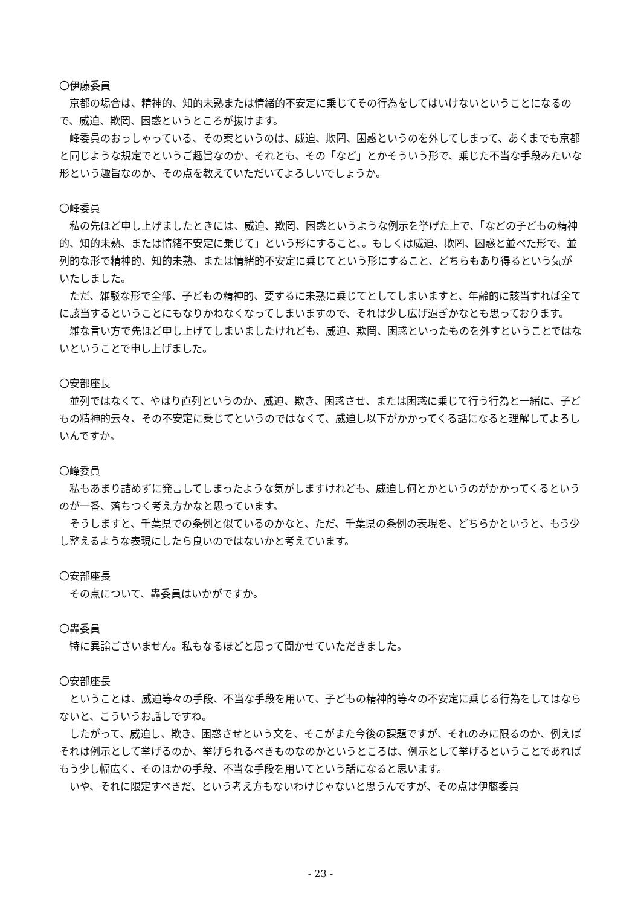〇伊藤委員
京都の場合は、精神的、知的未熟または情緒的不安定に乗じてその行為をしてはいけないということになるので、威迫、欺罔、困惑というところが抜けます。
峰委員のおっしゃっている、その案というのは、威迫、欺罔、困惑というのを外してしまって、あくまでも京都と同じような規定でというご趣旨なのか、それとも、その「など」とかそういう形で、乗じた不当な手段みたいな形という趣旨なのか、その点を教えていただいてよろしいでしょうか。
〇峰委員
私の先ほど申し上げましたときには、威迫、欺罔、困惑というような例示を挙げた上で、「などの子どもの精神的、知的未熟、または情緒不安定に乗じて」という形にすること、。もしくは威迫、欺罔、困惑と並べた形で、並列的な形で精神的、知的未熟、または情緒的不安定に乗じてという形にすること、どちらもあり得るという気がいたしました。
ただ、雑駁な形で全部、子どもの精神的、要するに未熟に乗じてとしてしまいますと、年齢的に該当すれば全てに該当するということにもなりかねなくなってしまいますので、それは少し広げ過ぎかなとも思っております。
雑な言い方で先ほど申し上げてしまいましたけれども、威迫、欺罔、困惑といったものを外すということではないということで申し上げました。
〇安部座長
並列ではなくて、やはり直列というのか、威迫、欺き、困惑させ、または困惑に乗じて行う行為と一緒に、子どもの精神的云々、その不安定に乗じてというのではなくて、威迫し以下がかかってくる話になると理解してよろしいんですか。
〇峰委員
私もあまり詰めずに発言してしまったような気がしますけれども、威迫し何とかというのがかかってくるというのが一番、落ちつく考え方かなと思っています。
そうしますと、千葉県での条例と似ているのかなと、ただ、千葉県の条例の表現を、どちらかというと、もう少し整えるような表現にしたら良いのではないかと考えています。
〇安部座長
その点について、轟委員はいかがですか。
〇轟委員
特に異論ございません。私もなるほどと思って聞かせていただきました。
〇安部座長
ということは、威迫等々の手段、不当な手段を用いて、子どもの精神的等々の不安定に乗じる行為をしてはならないと、こういうお話しですね。
したがって、威迫し、欺き、困惑させという文を、そこがまた今後の課題ですが、それのみに限るのか、例えばそれは例示として挙げるのか、挙げられるべきものなのかというところは、例示として挙げるということであればもう少し幅広く、そのほかの手段、不当な手段を用いてという話になると思います。
いや、それに限定すべきだ、という考え方もないわけじゃないと思うんですが、その点は伊藤委員
- 23 -